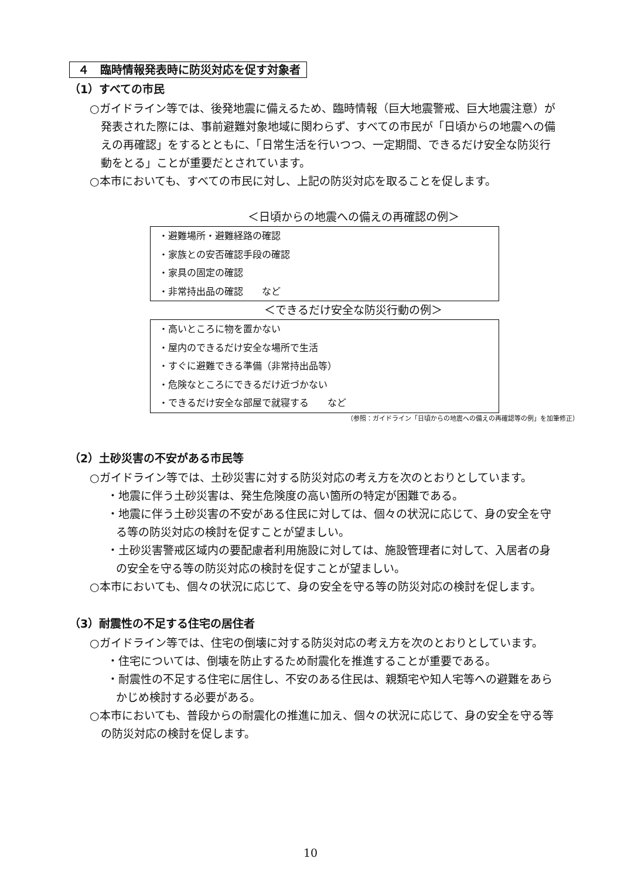４　臨時情報発表時に防災対応を促す対象者
（1）すべての市民
○ガイドライン等では、後発地震に備えるため、臨時情報（巨大地震警戒、巨大地震注意）が発表された際には、事前避難対象地域に関わらず、すべての市民が「日頃からの地震への備えの再確認」をするとともに、「日常生活を行いつつ、一定期間、できるだけ安全な防災行動をとる」ことが重要だとされています。
○本市においても、すべての市民に対し、上記の防災対応を取ることを促します。
＜日頃からの地震への備えの再確認の例＞
・避難場所・避難経路の確認
・家族との安否確認手段の確認
・家具の固定の確認
・非常持出品の確認　　など
＜できるだけ安全な防災行動の例＞
・高いところに物を置かない
・屋内のできるだけ安全な場所で生活
・すぐに避難できる準備（非常持出品等）
・危険なところにできるだけ近づかない
・できるだけ安全な部屋で就寝する　　など
（参照：ガイドライン「日頃からの地震への備えの再確認等の例」を加筆修正）
（2）土砂災害の不安がある市民等
○ガイドライン等では、土砂災害に対する防災対応の考え方を次のとおりとしています。
・地震に伴う土砂災害は、発生危険度の高い箇所の特定が困難である。
・地震に伴う土砂災害の不安がある住民に対しては、個々の状況に応じて、身の安全を守る等の防災対応の検討を促すことが望ましい。
・土砂災害警戒区域内の要配慮者利用施設に対しては、施設管理者に対して、入居者の身の安全を守る等の防災対応の検討を促すことが望ましい。
○本市においても、個々の状況に応じて、身の安全を守る等の防災対応の検討を促します。
（3）耐震性の不足する住宅の居住者
○ガイドライン等では、住宅の倒壊に対する防災対応の考え方を次のとおりとしています。
・住宅については、倒壊を防止するため耐震化を推進することが重要である。
・耐震性の不足する住宅に居住し、不安のある住民は、親類宅や知人宅等への避難をあらかじめ検討する必要がある。
○本市においても、普段からの耐震化の推進に加え、個々の状況に応じて、身の安全を守る等の防災対応の検討を促します。
10